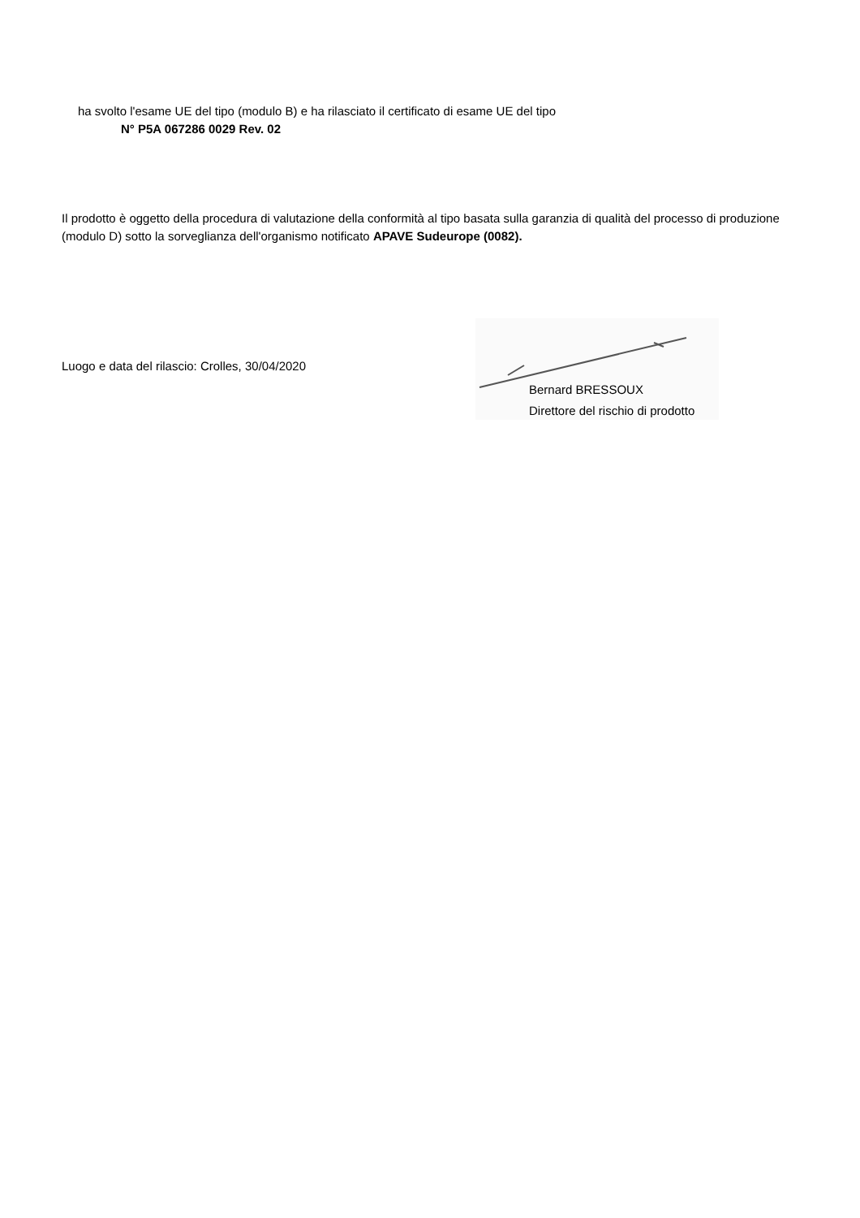ha svolto l'esame UE del tipo (modulo B) e ha rilasciato il certificato di esame UE del tipo
N° P5A 067286 0029 Rev. 02
Il prodotto è oggetto della procedura di valutazione della conformità al tipo basata sulla garanzia di qualità del processo di produzione (modulo D) sotto la sorveglianza dell'organismo notificato APAVE Sudeurope (0082).
Luogo e data del rilascio: Crolles, 30/04/2020
Bernard BRESSOUX
Direttore del rischio di prodotto